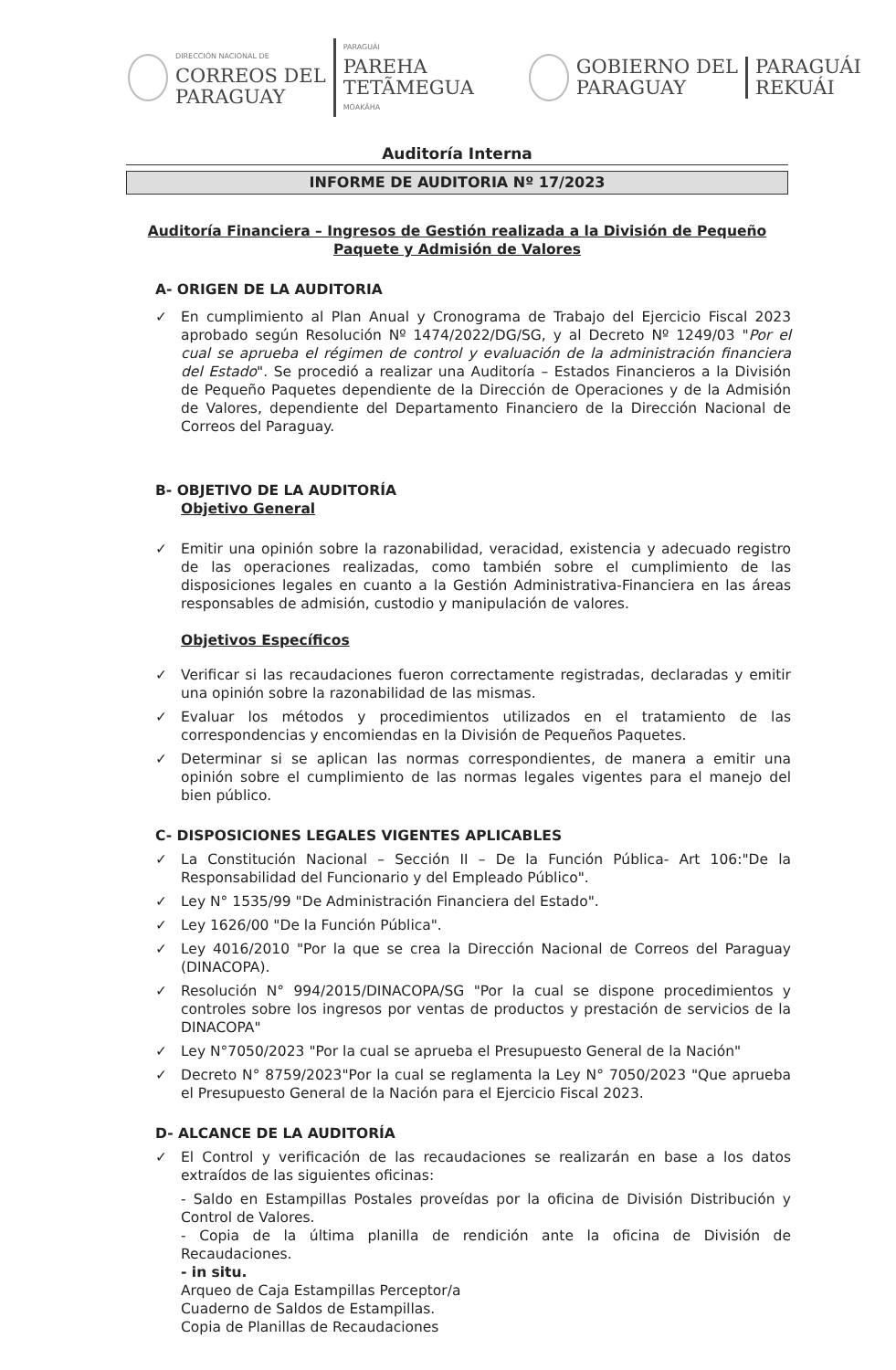DIRECCIÓN NACIONAL DE
CORREOS DEL
PARAGUAY
PARAGUÁI
PAREHA
TETÃMEGUA
MOAKÃHA
GOBIERNO DEL
PARAGUAY
PARAGUÁI
REKUÁI
Auditoría Interna
INFORME DE AUDITORIA Nº 17/2023
Auditoría Financiera – Ingresos de Gestión realizada a la División de Pequeño Paquete y Admisión de Valores
A- ORIGEN DE LA AUDITORIA
✓ En cumplimiento al Plan Anual y Cronograma de Trabajo del Ejercicio Fiscal 2023 aprobado según Resolución Nº 1474/2022/DG/SG, y al Decreto Nº 1249/03 "Por el cual se aprueba el régimen de control y evaluación de la administración financiera del Estado". Se procedió a realizar una Auditoría – Estados Financieros a la División de Pequeño Paquetes dependiente de la Dirección de Operaciones y de la Admisión de Valores, dependiente del Departamento Financiero de la Dirección Nacional de Correos del Paraguay.
B- OBJETIVO DE LA AUDITORÍA
Objetivo General
✓ Emitir una opinión sobre la razonabilidad, veracidad, existencia y adecuado registro de las operaciones realizadas, como también sobre el cumplimiento de las disposiciones legales en cuanto a la Gestión Administrativa-Financiera en las áreas responsables de admisión, custodio y manipulación de valores.
Objetivos Específicos
✓ Verificar si las recaudaciones fueron correctamente registradas, declaradas y emitir una opinión sobre la razonabilidad de las mismas.
✓ Evaluar los métodos y procedimientos utilizados en el tratamiento de las correspondencias y encomiendas en la División de Pequeños Paquetes.
✓ Determinar si se aplican las normas correspondientes, de manera a emitir una opinión sobre el cumplimiento de las normas legales vigentes para el manejo del bien público.
C- DISPOSICIONES LEGALES VIGENTES APLICABLES
✓ La Constitución Nacional – Sección II – De la Función Pública- Art 106:"De la Responsabilidad del Funcionario y del Empleado Público".
✓ Ley N° 1535/99 "De Administración Financiera del Estado".
✓ Ley 1626/00 "De la Función Pública".
✓ Ley 4016/2010 "Por la que se crea la Dirección Nacional de Correos del Paraguay (DINACOPA).
✓ Resolución N° 994/2015/DINACOPA/SG "Por la cual se dispone procedimientos y controles sobre los ingresos por ventas de productos y prestación de servicios de la DINACOPA"
✓ Ley N°7050/2023 "Por la cual se aprueba el Presupuesto General de la Nación"
✓ Decreto N° 8759/2023"Por la cual se reglamenta la Ley N° 7050/2023 "Que aprueba el Presupuesto General de la Nación para el Ejercicio Fiscal 2023.
D- ALCANCE DE LA AUDITORÍA
✓ El Control y verificación de las recaudaciones se realizarán en base a los datos extraídos de las siguientes oficinas:
- Saldo en Estampillas Postales proveídas por la oficina de División Distribución y Control de Valores.
- Copia de la última planilla de rendición ante la oficina de División de Recaudaciones.
- in situ.
Arqueo de Caja Estampillas Perceptor/a
Cuaderno de Saldos de Estampillas.
Copia de Planillas de Recaudaciones